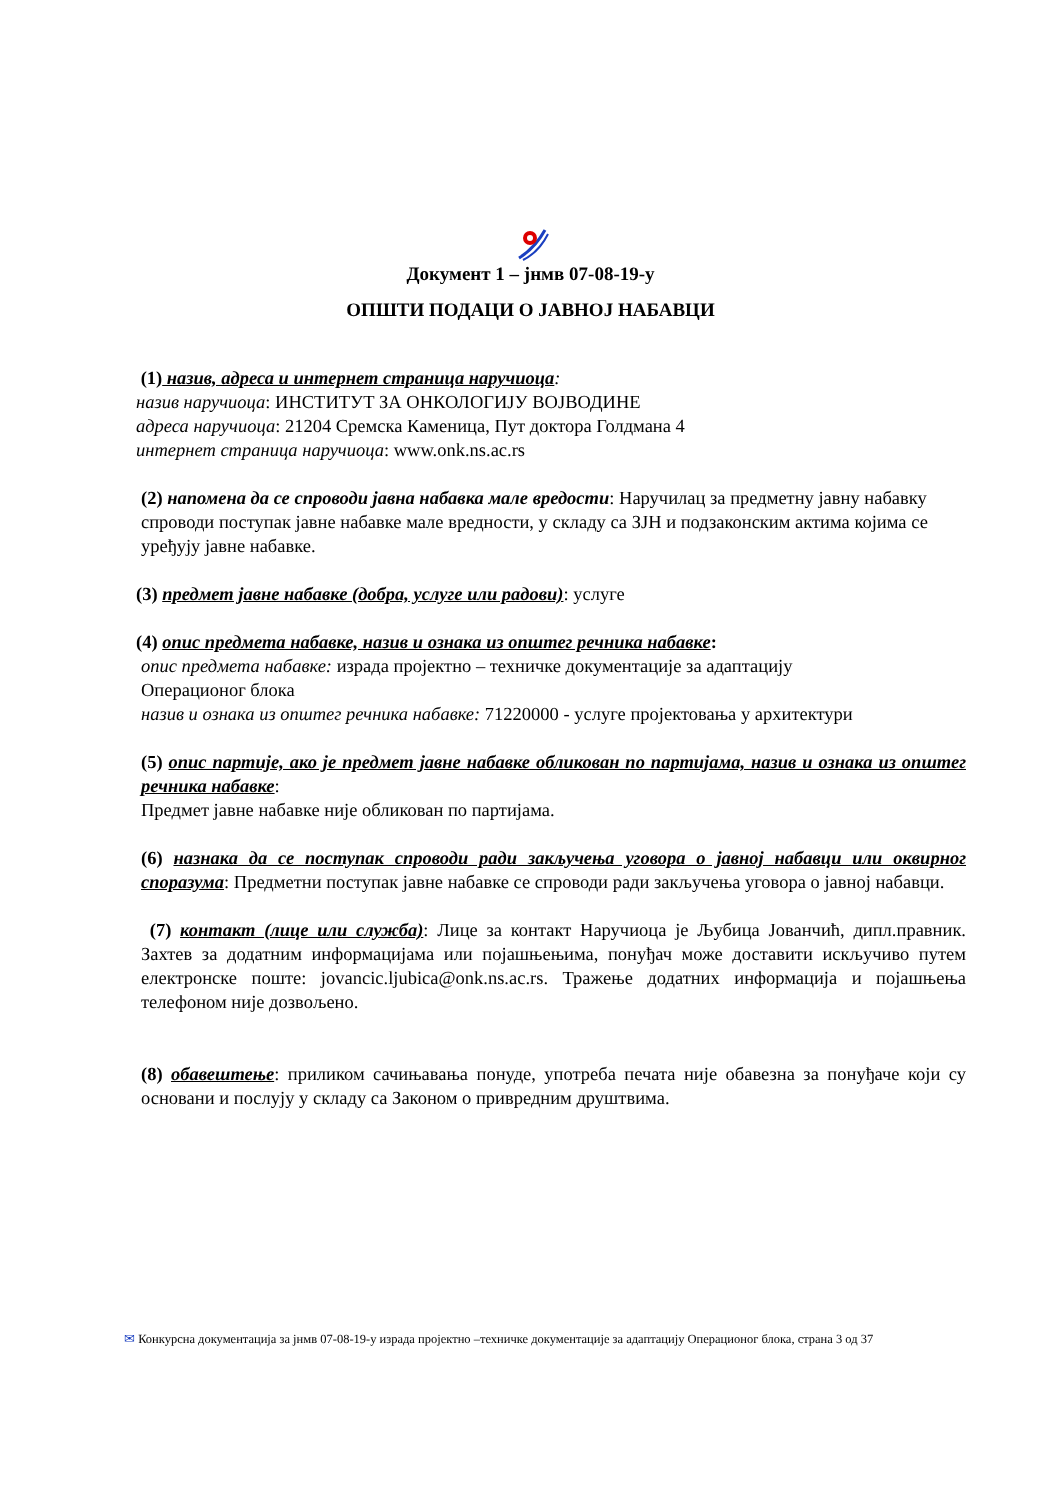Документ 1 – јнмв 07-08-19-у
ОПШТИ ПОДАЦИ О ЈАВНОЈ НАБАВЦИ
(1) назив, адреса и интернет страница наручиоца:
назив наручиоца: ИНСТИТУТ ЗА ОНКОЛОГИЈУ ВОЈВОДИНЕ
адреса наручиоца: 21204 Сремска Каменица, Пут доктора Голдмана 4
интернет страница наручиоца: www.onk.ns.ac.rs
(2) напомена да се спроводи јавна набавка мале вредости: Наручилац за предметну јавну набавку спроводи поступак јавне набавке мале вредности, у складу са ЗЈН и подзаконским актима којима се уређују јавне набавке.
(3) предмет јавне набавке (добра, услуге или радови): услуге
(4) опис предмета набавке, назив и ознака из општег речника набавке:
опис предмета набавке: израда пројектно – техничке документације за адаптацију
Операционог блока
назив и ознака из општег речника набавке: 71220000 - услуге пројектовања у архитектури
(5) опис партије, ако је предмет јавне набавке обликован по партијама, назив и ознака из општег речника набавке:
Предмет јавне набавке није обликован по партијама.
(6) назнака да се поступак спроводи ради закључења уговора о јавној набавци или оквирног споразума: Предметни поступак јавне набавке се спроводи ради закључења уговора о јавној набавци.
(7) контакт (лице или служба): Лице за контакт Наручиоца је Љубица Јованчић, дипл.правник. Захтев за додатним информацијама или појашњењима, понуђач може доставити искључиво путем електронске поште: jovancic.ljubica@onk.ns.ac.rs. Тражење додатних информација и појашњења телефоном није дозвољено.
(8) обавештење: приликом сачињавања понуде, употреба печата није обавезна за понуђаче који су основани и послују у складу са Законом о привредним друштвима.
✉ Конкурсна документација за јнмв 07-08-19-у израда пројектно –техничке документације за адаптацију Операционог блока, страна 3 од 37